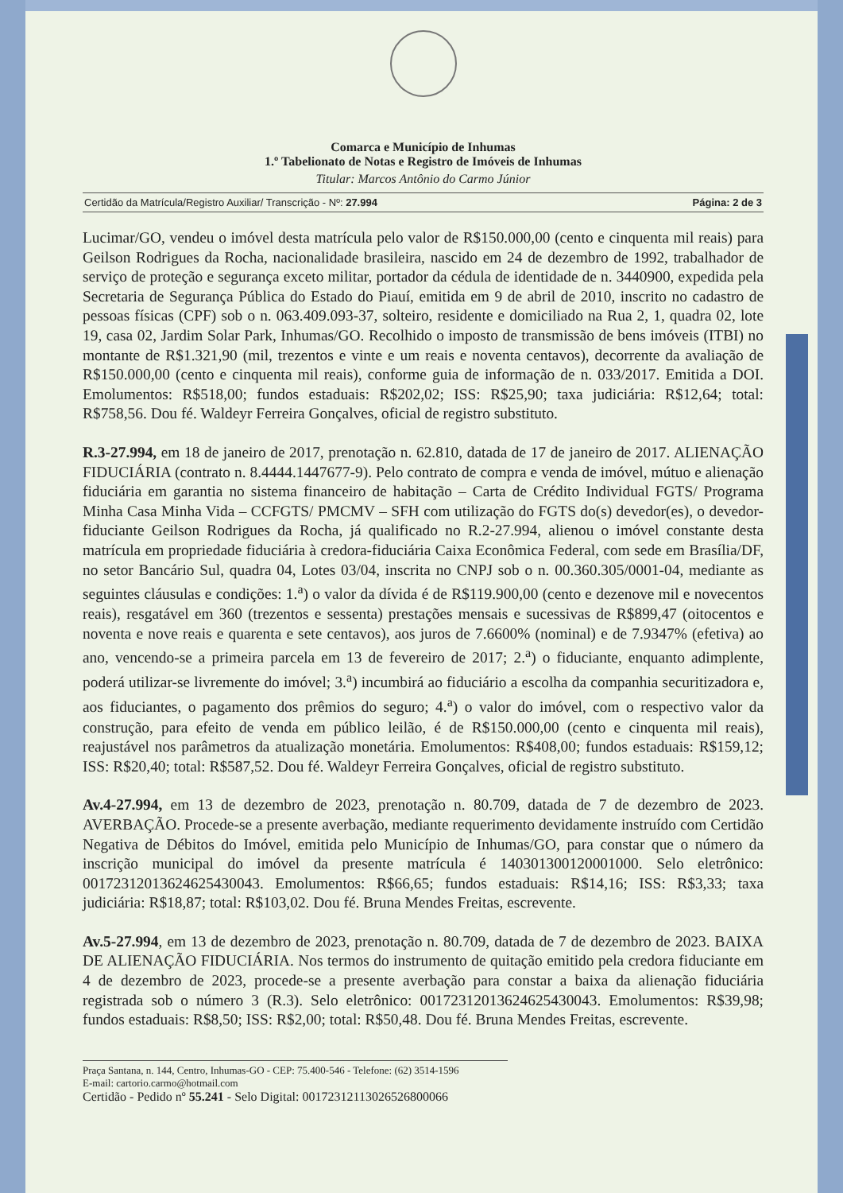Comarca e Município de Inhumas
1.º Tabelionato de Notas e Registro de Imóveis de Inhumas
Titular: Marcos Antônio do Carmo Júnior
Certidão da Matrícula/Registro Auxiliar/ Transcrição - Nº: 27.994 Página: 2 de 3
Lucimar/GO, vendeu o imóvel desta matrícula pelo valor de R$150.000,00 (cento e cinquenta mil reais) para Geilson Rodrigues da Rocha, nacionalidade brasileira, nascido em 24 de dezembro de 1992, trabalhador de serviço de proteção e segurança exceto militar, portador da cédula de identidade de n. 3440900, expedida pela Secretaria de Segurança Pública do Estado do Piauí, emitida em 9 de abril de 2010, inscrito no cadastro de pessoas físicas (CPF) sob o n. 063.409.093-37, solteiro, residente e domiciliado na Rua 2, 1, quadra 02, lote 19, casa 02, Jardim Solar Park, Inhumas/GO. Recolhido o imposto de transmissão de bens imóveis (ITBI) no montante de R$1.321,90 (mil, trezentos e vinte e um reais e noventa centavos), decorrente da avaliação de R$150.000,00 (cento e cinquenta mil reais), conforme guia de informação de n. 033/2017. Emitida a DOI. Emolumentos: R$518,00; fundos estaduais: R$202,02; ISS: R$25,90; taxa judiciária: R$12,64; total: R$758,56. Dou fé. Waldeyr Ferreira Gonçalves, oficial de registro substituto.
R.3-27.994, em 18 de janeiro de 2017, prenotação n. 62.810, datada de 17 de janeiro de 2017. ALIENAÇÃO FIDUCIÁRIA (contrato n. 8.4444.1447677-9). Pelo contrato de compra e venda de imóvel, mútuo e alienação fiduciária em garantia no sistema financeiro de habitação – Carta de Crédito Individual FGTS/ Programa Minha Casa Minha Vida – CCFGTS/ PMCMV – SFH com utilização do FGTS do(s) devedor(es), o devedor-fiduciante Geilson Rodrigues da Rocha, já qualificado no R.2-27.994, alienou o imóvel constante desta matrícula em propriedade fiduciária à credora-fiduciária Caixa Econômica Federal, com sede em Brasília/DF, no setor Bancário Sul, quadra 04, Lotes 03/04, inscrita no CNPJ sob o n. 00.360.305/0001-04, mediante as seguintes cláusulas e condições: 1.<sup>a</sup>) o valor da dívida é de R$119.900,00 (cento e dezenove mil e novecentos reais), resgatável em 360 (trezentos e sessenta) prestações mensais e sucessivas de R$899,47 (oitocentos e noventa e nove reais e quarenta e sete centavos), aos juros de 7.6600% (nominal) e de 7.9347% (efetiva) ao ano, vencendo-se a primeira parcela em 13 de fevereiro de 2017; 2.<sup>a</sup>) o fiduciante, enquanto adimplente, poderá utilizar-se livremente do imóvel; 3.<sup>a</sup>) incumbirá ao fiduciário a escolha da companhia securitizadora e, aos fiduciantes, o pagamento dos prêmios do seguro; 4.<sup>a</sup>) o valor do imóvel, com o respectivo valor da construção, para efeito de venda em público leilão, é de R$150.000,00 (cento e cinquenta mil reais), reajustável nos parâmetros da atualização monetária. Emolumentos: R$408,00; fundos estaduais: R$159,12; ISS: R$20,40; total: R$587,52. Dou fé. Waldeyr Ferreira Gonçalves, oficial de registro substituto.
Av.4-27.994, em 13 de dezembro de 2023, prenotação n. 80.709, datada de 7 de dezembro de 2023. AVERBAÇÃO. Procede-se a presente averbação, mediante requerimento devidamente instruído com Certidão Negativa de Débitos do Imóvel, emitida pelo Município de Inhumas/GO, para constar que o número da inscrição municipal do imóvel da presente matrícula é 140301300120001000. Selo eletrônico: 00172312013624625430043. Emolumentos: R$66,65; fundos estaduais: R$14,16; ISS: R$3,33; taxa judiciária: R$18,87; total: R$103,02. Dou fé. Bruna Mendes Freitas, escrevente.
Av.5-27.994, em 13 de dezembro de 2023, prenotação n. 80.709, datada de 7 de dezembro de 2023. BAIXA DE ALIENAÇÃO FIDUCIÁRIA. Nos termos do instrumento de quitação emitido pela credora fiduciante em 4 de dezembro de 2023, procede-se a presente averbação para constar a baixa da alienação fiduciária registrada sob o número 3 (R.3). Selo eletrônico: 00172312013624625430043. Emolumentos: R$39,98; fundos estaduais: R$8,50; ISS: R$2,00; total: R$50,48. Dou fé. Bruna Mendes Freitas, escrevente.
Praça Santana, n. 144, Centro, Inhumas-GO - CEP: 75.400-546 - Telefone: (62) 3514-1596
E-mail: cartorio.carmo@hotmail.com
Certidão - Pedido nº 55.241 - Selo Digital: 00172312113026526800066